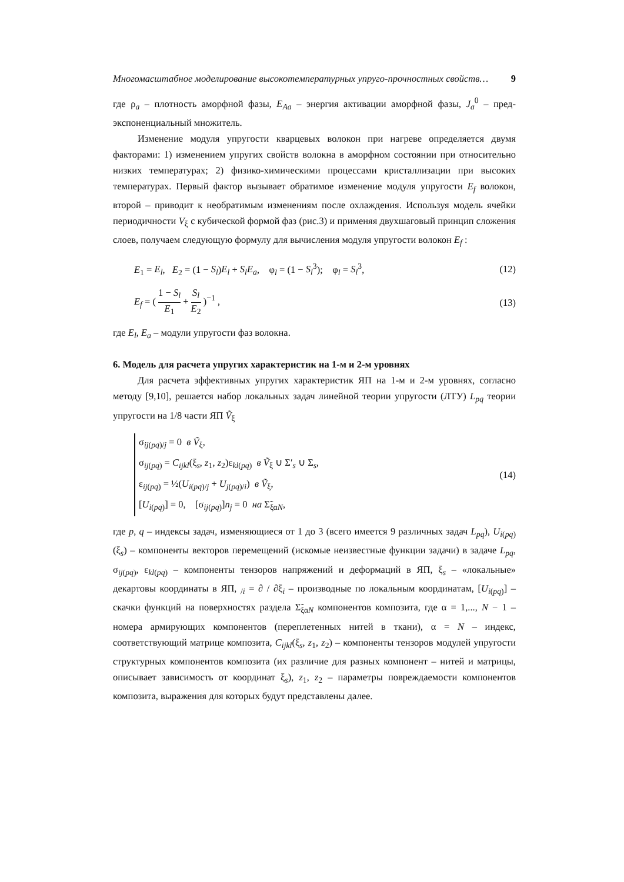Многомасштабное моделирование высокотемпературных упруго-прочностных свойств… 9
где ρ<sub>a</sub> – плотность аморфной фазы, E<sub>Aa</sub> – энергия активации аморфной фазы, J<sub>a</sub><sup>0</sup> – пред-экспоненциальный множитель.
Изменение модуля упругости кварцевых волокон при нагреве определяется двумя факторами: 1) изменением упругих свойств волокна в аморфном состоянии при относительно низких температурах; 2) физико-химическими процессами кристаллизации при высоких температурах. Первый фактор вызывает обратимое изменение модуля упругости E<sub>f</sub> волокон, второй – приводит к необратимым изменениям после охлаждения. Используя модель ячейки периодичности V<sub>ξ</sub> с кубической формой фаз (рис.3) и применяя двухшаговый принцип сложения слоев, получаем следующую формулу для вычисления модуля упругости волокон E<sub>f</sub> :
E<sub>1</sub> = E<sub>l</sub>, E<sub>2</sub> = (1 − S<sub>l</sub>)E<sub>l</sub> + S<sub>l</sub>E<sub>a</sub>, φ<sub>l</sub> = (1 − S<sub>l</sub><sup>3</sup>); φ<sub>l</sub> = S<sub>l</sub><sup>3</sup>, (12)
E<sub>f</sub> = ( 1 − S<sub>l</sub> E<sub>1</sub> + S<sub>l</sub> E<sub>2</sub> )<sup>−1</sup> , (13)
где E<sub>l</sub>, E<sub>a</sub> – модули упругости фаз волокна.
6. Модель для расчета упругих характеристик на 1-м и 2-м уровнях
Для расчета эффективных упругих характеристик ЯП на 1-м и 2-м уровнях, согласно методу [9,10], решается набор локальных задач линейной теории упругости (ЛТУ) L<sub>pq</sub> теории упругости на 1/8 части ЯП Ṽ<sub>ξ</sub>
σ<sub>ij(pq)/j</sub> = 0 в Ṽ<sub>ξ</sub>,
σ<sub>ij(pq)</sub> = C<sub>ijkl</sub>(ξ<sub>s</sub>, z<sub>1</sub>, z<sub>2</sub>)ε<sub>kl(pq)</sub> в Ṽ<sub>ξ</sub> ∪ Σ′<sub>s</sub> ∪ Σ<sub>s</sub>,
ε<sub>ij(pq)</sub> = ½(U<sub>i(pq)/j</sub> + U<sub>j(pq)/i</sub>) в Ṽ<sub>ξ</sub>,
[U<sub>i(pq)</sub>] = 0, [σ<sub>ij(pq)</sub>]n<sub>j</sub> = 0 на Σ̃<sub>ξαN</sub>,
(14)
где p, q – индексы задач, изменяющиеся от 1 до 3 (всего имеется 9 различных задач L<sub>pq</sub>), U<sub>i(pq)</sub>(ξ<sub>s</sub>) – компоненты векторов перемещений (искомые неизвестные функции задачи) в задаче L<sub>pq</sub>, σ<sub>ij(pq)</sub>, ε<sub>kl(pq)</sub> – компоненты тензоров напряжений и деформаций в ЯП, ξ<sub>s</sub> – «локальные» декартовы координаты в ЯП, <sub>/i</sub> = ∂ / ∂ξ<sub>i</sub> – производные по локальным координатам, [U<sub>i(pq)</sub>] – скачки функций на поверхностях раздела Σ̃<sub>ξαN</sub> компонентов композита, где α = 1,..., N − 1 – номера армирующих компонентов (переплетенных нитей в ткани), α = N – индекс, соответствующий матрице композита, C<sub>ijkl</sub>(ξ<sub>s</sub>, z<sub>1</sub>, z<sub>2</sub>) – компоненты тензоров модулей упругости структурных компонентов композита (их различие для разных компонент – нитей и матрицы, описывает зависимость от координат ξ<sub>s</sub>), z<sub>1</sub>, z<sub>2</sub> – параметры повреждаемости компонентов композита, выражения для которых будут представлены далее.